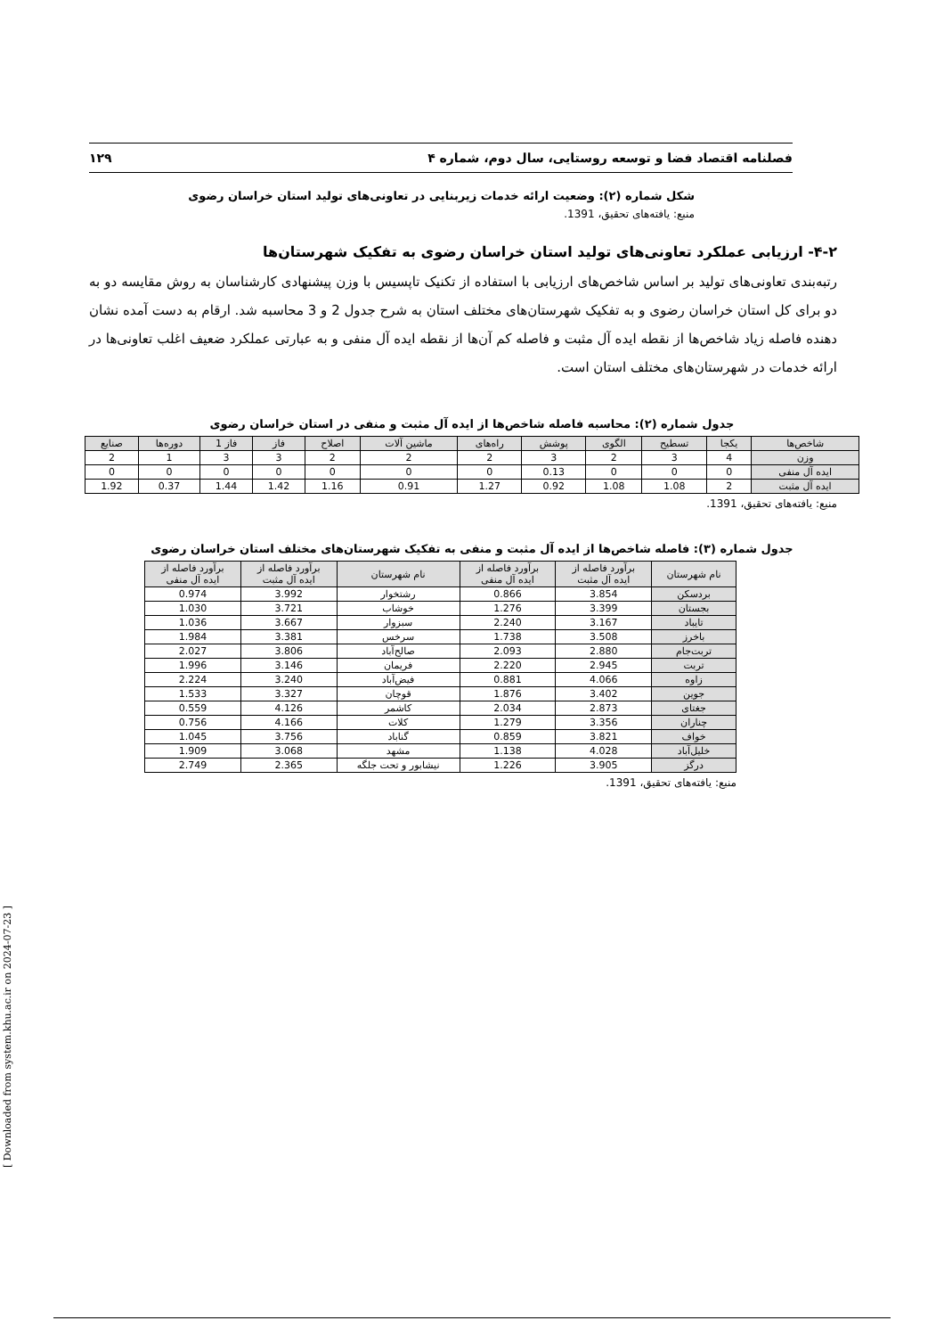فصلنامه اقتصاد فضا و توسعه روستایی، سال دوم، شماره ۴ ۱۲۹
شکل شماره (۲): وضعیت ارائه خدمات زیربنایی در تعاونی‌های تولید استان خراسان رضوی
منبع: یافته‌های تحقیق، 1391.
۴-۲- ارزیابی عملکرد تعاونی‌های تولید استان خراسان رضوی به تفکیک شهرستان‌ها
رتبه‌بندی تعاونی‌های تولید بر اساس شاخص‌های ارزیابی با استفاده از تکنیک تاپسیس با وزن پیشنهادی کارشناسان به روش مقایسه دو به دو برای کل استان خراسان رضوی و به تفکیک شهرستان‌های مختلف استان به شرح جدول 2 و 3 محاسبه شد. ارقام به دست آمده نشان دهنده فاصله زیاد شاخص‌ها از نقطه ایده آل مثبت و فاصله کم آن‌ها از نقطه ایده آل منفی و به عبارتی عملکرد ضعیف اغلب تعاونی‌ها در ارائه خدمات در شهرستان‌های مختلف استان است.
جدول شماره (۲): محاسبه فاصله شاخص‌ها از ایده آل مثبت و منفی در استان خراسان رضوی
| شاخص‌ها | یکجا | تسطیح | الگوی | پوشش | راه‌های | ماشین آلات | اصلاح | فاز | فاز 1 | دوره‌ها | صنایع |
| --- | --- | --- | --- | --- | --- | --- | --- | --- | --- | --- | --- |
| وزن | 4 | 3 | 2 | 3 | 2 | 2 | 2 | 3 | 3 | 1 | 2 |
| ایده آل منفی | 0 | 0 | 0 | 0.13 | 0 | 0 | 0 | 0 | 0 | 0 | 0 |
| ایده آل مثبت | 2 | 1.08 | 1.08 | 0.92 | 1.27 | 0.91 | 1.16 | 1.42 | 1.44 | 0.37 | 1.92 |
منبع: یافته‌های تحقیق، 1391.
جدول شماره (۳): فاصله شاخص‌ها از ایده آل مثبت و منفی به تفکیک شهرستان‌های مختلف استان خراسان رضوی
| نام شهرستان | برآورد فاصله از ایده آل مثبت | برآورد فاصله از ایده آل منفی | نام شهرستان | برآورد فاصله از ایده آل مثبت | برآورد فاصله از ایده آل منفی |
| --- | --- | --- | --- | --- | --- |
| بردسکن | 3.854 | 0.866 | رشتخوار | 3.992 | 0.974 |
| بجستان | 3.399 | 1.276 | خوشاب | 3.721 | 1.030 |
| تایباد | 3.167 | 2.240 | سبزوار | 3.667 | 1.036 |
| باخرز | 3.508 | 1.738 | سرخس | 3.381 | 1.984 |
| تربت‌جام | 2.880 | 2.093 | صالح‌آباد | 3.806 | 2.027 |
| تربت | 2.945 | 2.220 | فریمان | 3.146 | 1.996 |
| زاوه | 4.066 | 0.881 | فیض‌آباد | 3.240 | 2.224 |
| جوین | 3.402 | 1.876 | قوچان | 3.327 | 1.533 |
| جغتای | 2.873 | 2.034 | کاشمر | 4.126 | 0.559 |
| چناران | 3.356 | 1.279 | کلات | 4.166 | 0.756 |
| خواف | 3.821 | 0.859 | گناباد | 3.756 | 1.045 |
| خلیل‌آباد | 4.028 | 1.138 | مشهد | 3.068 | 1.909 |
| درگز | 3.905 | 1.226 | نیشابور و تحت جلگه | 2.365 | 2.749 |
منبع: یافته‌های تحقیق، 1391.
[ Downloaded from system.khu.ac.ir on 2024-07-23 ]